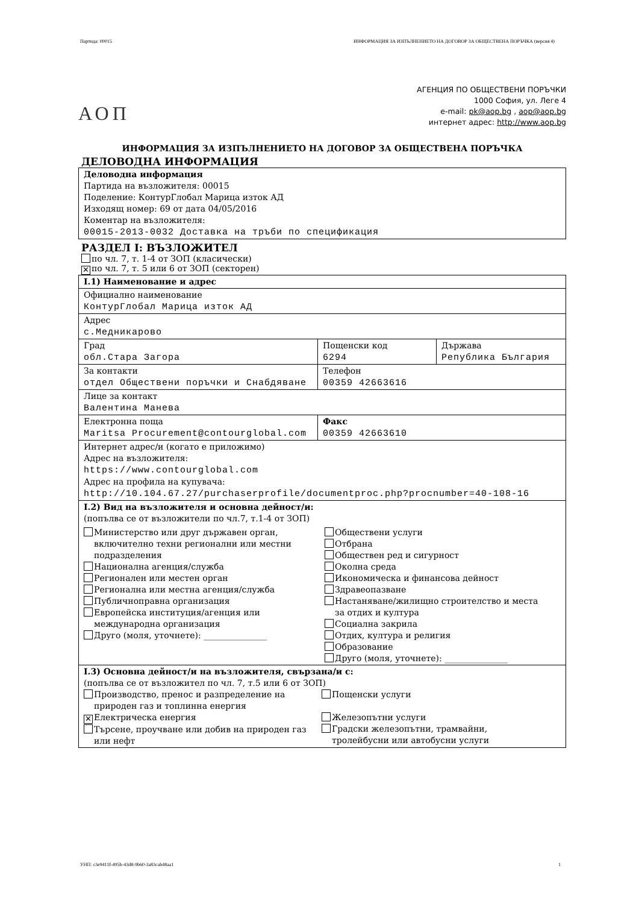Партида: 00015 ИНФОРМАЦИЯ ЗА ИЗПЪЛНЕНИЕТО НА ДОГОВОР ЗА ОБЩЕСТВЕНА ПОРЪЧКА (версия 4)
АОП
АГЕНЦИЯ ПО ОБЩЕСТВЕНИ ПОРЪЧКИ
1000 София, ул. Леге 4
e-mail: pk@aop.bg , aop@aop.bg
интернет адрес: http://www.aop.bg
ИНФОРМАЦИЯ ЗА ИЗПЪЛНЕНИЕТО НА ДОГОВОР ЗА ОБЩЕСТВЕНА ПОРЪЧКА
ДЕЛОВОДНА ИНФОРМАЦИЯ
| Деловодна информация Партида на възложителя: 00015 Поделение: КонтурГлобал Марица изток АД Изходящ номер: 69 от дата 04/05/2016 Коментар на възложителя: 00015-2013-0032 Доставка на тръби по спецификация |
РАЗДЕЛ I: ВЪЗЛОЖИТЕЛ
по чл. 7, т. 1-4 от ЗОП (класически)
✕ по чл. 7, т. 5 или 6 от ЗОП (секторен)
| I.1) Наименование и адрес | | |
| Официално наименование КонтурГлобал Марица изток АД | | |
| Адрес с.Медникарово | | |
| Град обл.Стара Загора | Пощенски код 6294 | Държава Република България |
| За контакти отдел Обществени поръчки и Снабдяване | Телефон 00359 42663616 | |
| Лице за контакт Валентина Манева | | |
| Електронна поща Maritsa Procurement@contourglobal.com | Факс 00359 42663610 | |
| Интернет адрес/и (когато е приложимо) Адрес на възложителя: https://www.contourglobal.com Адрес на профила на купувача: http://10.104.67.27/purchaserprofile/documentproc.php?procnumber=40-108-16 | | |
| I.2) Вид на възложителя и основна дейност/и: (попълва се от възложители по чл.7, т.1-4 от ЗОП) Министерство или друг държавен орган, включително техни регионални или местни подразделения Национална агенция/служба Регионален или местен орган Регионална или местна агенция/служба Публичноправна организация Европейска институция/агенция или международна организация Друго (моля, уточнете): _______________ Обществени услуги Отбрана Обществен ред и сигурност Околна среда Икономическа и финансова дейност Здравеопазване Настаняване/жилищно строителство и места за отдих и култура Социална закрила Отдих, култура и религия Образование Друго (моля, уточнете): _______________ | | |
| I.3) Основна дейност/и на възложителя, свързана/и с: (попълва се от възложител по чл. 7, т.5 или 6 от ЗОП) Производство, пренос и разпределение на природен газ и топлинна енергия ✕ Електрическа енергия Търсене, проучване или добив на природен газ или нефт Пощенски услуги Железопътни услуги Градски железопътни, трамвайни, тролейбусни или автобусни услуги | | |
УНП: c3e9411f-495b-43d8-9b60-3a83cab48aa1 1